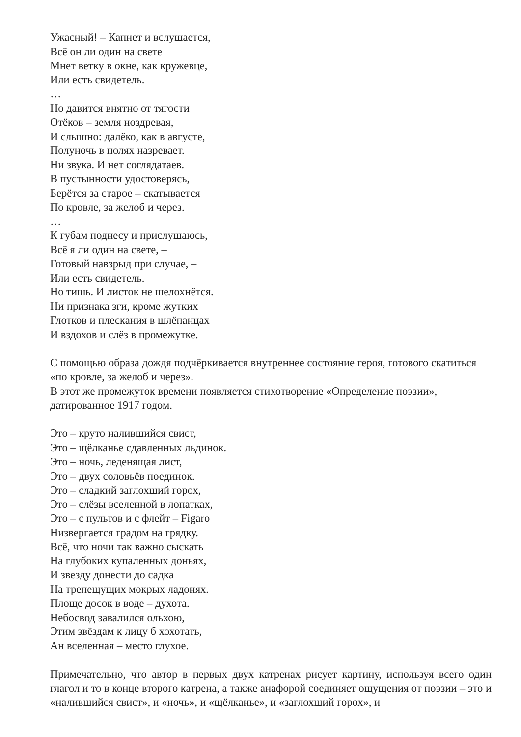Ужасный! – Капнет и вслушается,
Всё он ли один на свете
Мнет ветку в окне, как кружевце,
Или есть свидетель.
…
Но давится внятно от тягости
Отёков – земля ноздревая,
И слышно: далёко, как в августе,
Полуночь в полях назревает.
Ни звука. И нет соглядатаев.
В пустынности удостоверясь,
Берётся за старое – скатывается
По кровле, за желоб и через.
…
К губам поднесу и прислушаюсь,
Всё я ли один на свете, –
Готовый навзрыд при случае, –
Или есть свидетель.
Но тишь. И листок не шелохнётся.
Ни признака зги, кроме жутких
Глотков и плескания в шлёпанцах
И вздохов и слёз в промежутке.
С помощью образа дождя подчёркивается внутреннее состояние героя, готового скатиться «по кровле, за желоб и через».
В этот же промежуток времени появляется стихотворение «Определение поэзии», датированное 1917 годом.
Это – круто налившийся свист,
Это – щёлканье сдавленных льдинок.
Это – ночь, леденящая лист,
Это – двух соловьёв поединок.
Это – сладкий заглохший горох,
Это – слёзы вселенной в лопатках,
Это – с пультов и с флейт – Figaro
Низвергается градом на грядку.
Всё, что ночи так важно сыскать
На глубоких купаленных доньях,
И звезду донести до садка
На трепещущих мокрых ладонях.
Площе досок в воде – духота.
Небосвод завалился ольхою,
Этим звёздам к лицу б хохотать,
Ан вселенная – место глухое.
Примечательно, что автор в первых двух катренах рисует картину, используя всего один глагол и то в конце второго катрена, а также анафорой соединяет ощущения от поэзии – это и «налившийся свист», и «ночь», и «щёлканье», и «заглохший горох», и